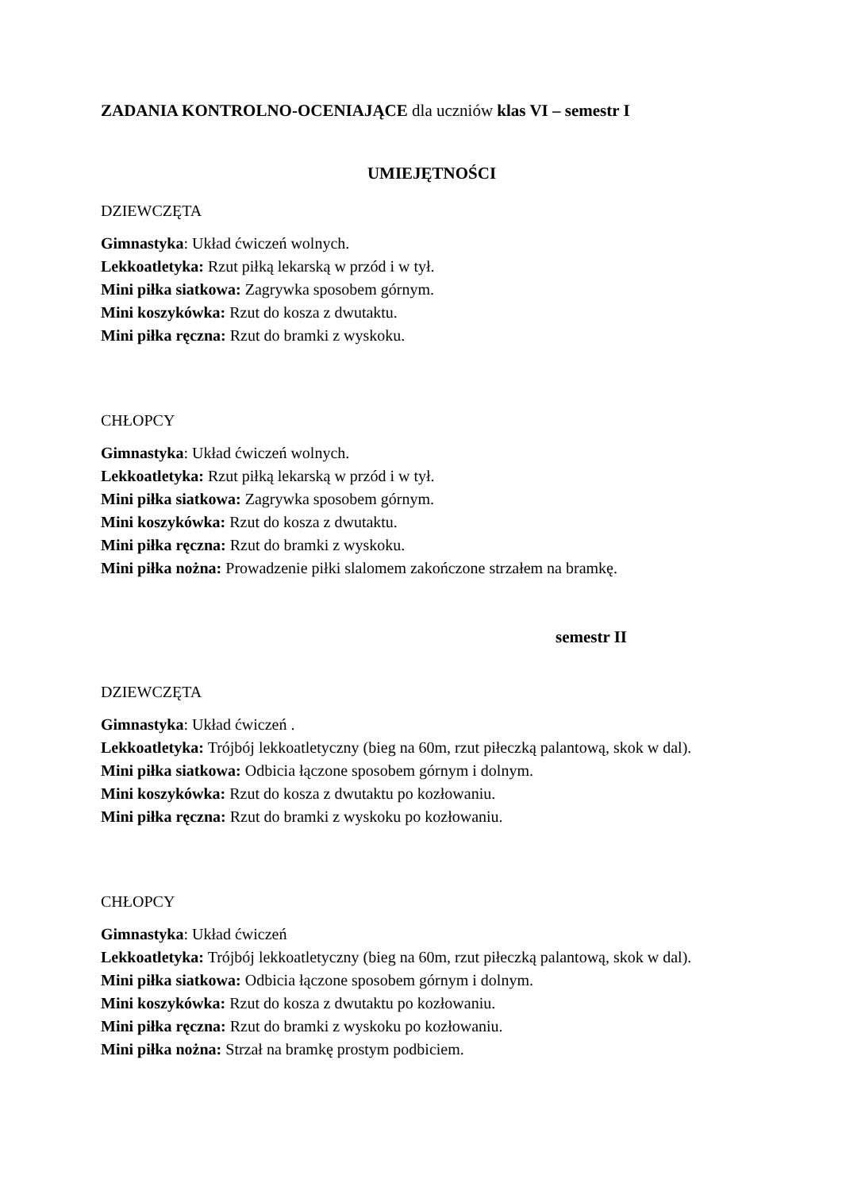ZADANIA KONTROLNO-OCENIAJĄCE dla uczniów klas VI – semestr I
UMIEJĘTNOŚCI
DZIEWCZĘTA
Gimnastyka: Układ ćwiczeń wolnych.
Lekkoatletyka: Rzut piłką lekarską w przód i w tył.
Mini piłka siatkowa: Zagrywka sposobem górnym.
Mini koszykówka: Rzut do kosza z dwutaktu.
Mini piłka ręczna: Rzut do bramki z wyskoku.
CHŁOPCY
Gimnastyka: Układ ćwiczeń wolnych.
Lekkoatletyka: Rzut piłką lekarską w przód i w tył.
Mini piłka siatkowa: Zagrywka sposobem górnym.
Mini koszykówka: Rzut do kosza z dwutaktu.
Mini piłka ręczna: Rzut do bramki z wyskoku.
Mini piłka nożna: Prowadzenie piłki slalomem zakończone strzałem na bramkę.
semestr II
DZIEWCZĘTA
Gimnastyka: Układ ćwiczeń .
Lekkoatletyka: Trójbój lekkoatletyczny (bieg na 60m, rzut piłeczką palantową, skok w dal).
Mini piłka siatkowa: Odbicia łączone sposobem górnym i dolnym.
Mini koszykówka: Rzut do kosza z dwutaktu po kozłowaniu.
Mini piłka ręczna: Rzut do bramki z wyskoku po kozłowaniu.
CHŁOPCY
Gimnastyka: Układ ćwiczeń
Lekkoatletyka: Trójbój lekkoatletyczny (bieg na 60m, rzut piłeczką palantową, skok w dal).
Mini piłka siatkowa: Odbicia łączone sposobem górnym i dolnym.
Mini koszykówka: Rzut do kosza z dwutaktu po kozłowaniu.
Mini piłka ręczna: Rzut do bramki z wyskoku po kozłowaniu.
Mini piłka nożna: Strzał na bramkę prostym podbiciem.